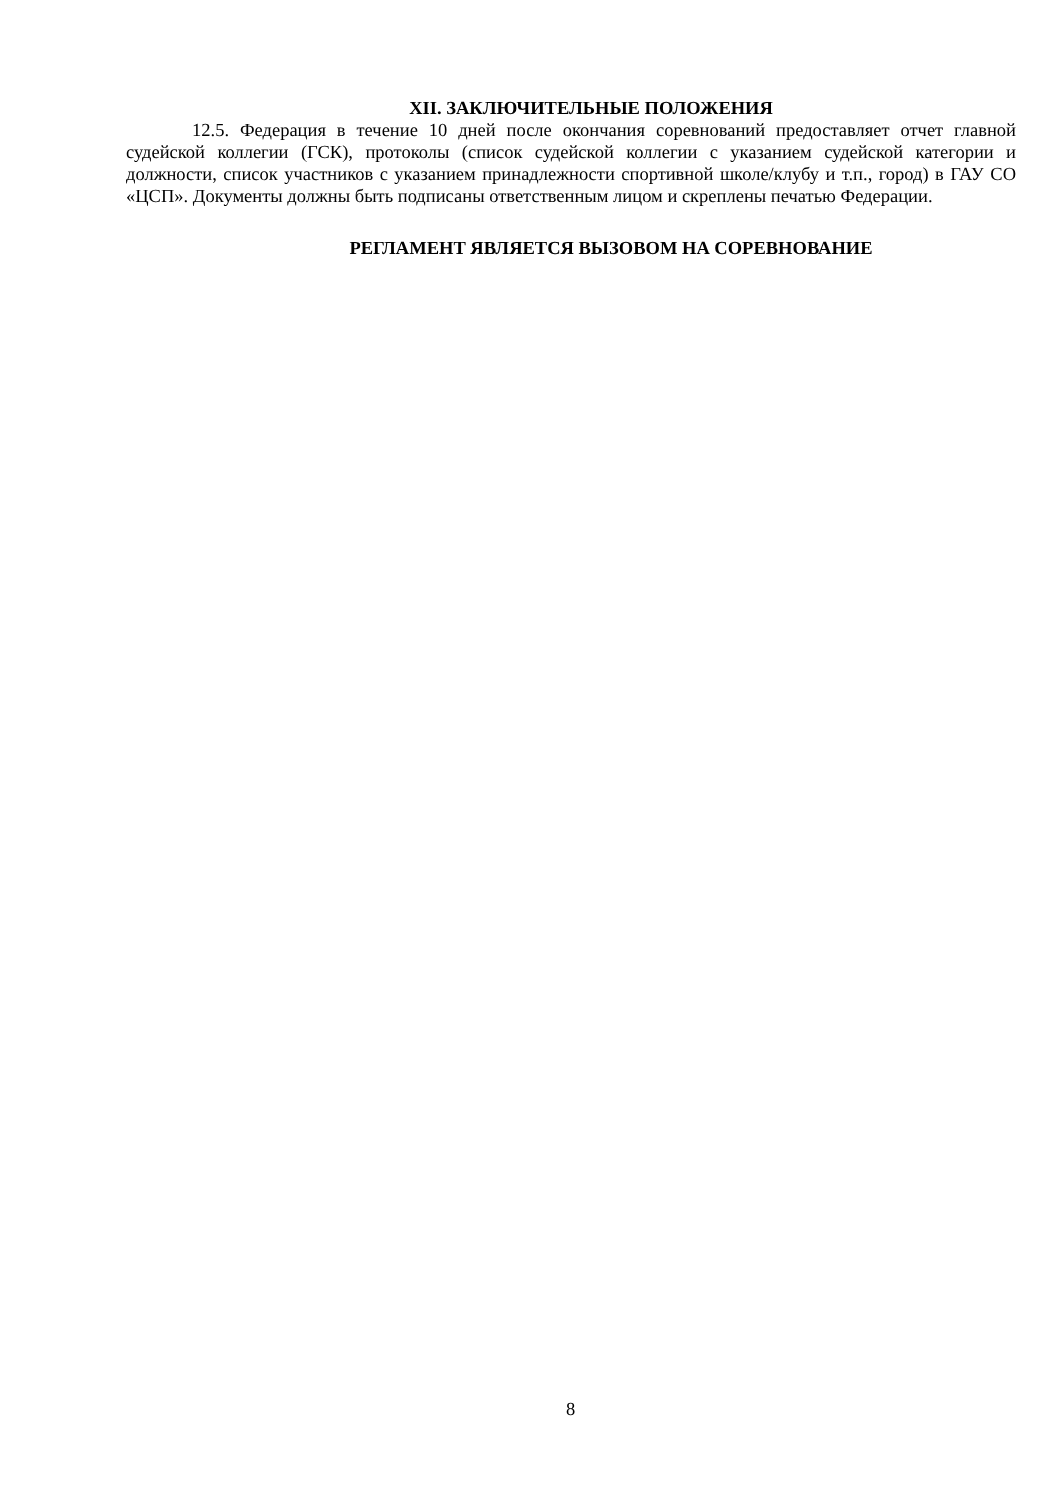XII. ЗАКЛЮЧИТЕЛЬНЫЕ ПОЛОЖЕНИЯ
12.5. Федерация в течение 10 дней после окончания соревнований предоставляет отчет главной судейской коллегии (ГСК), протоколы (список судейской коллегии с указанием судейской категории и должности, список участников с указанием принадлежности спортивной школе/клубу и т.п., город) в ГАУ СО «ЦСП». Документы должны быть подписаны ответственным лицом и скреплены печатью Федерации.
РЕГЛАМЕНТ ЯВЛЯЕТСЯ ВЫЗОВОМ НА СОРЕВНОВАНИЕ
8